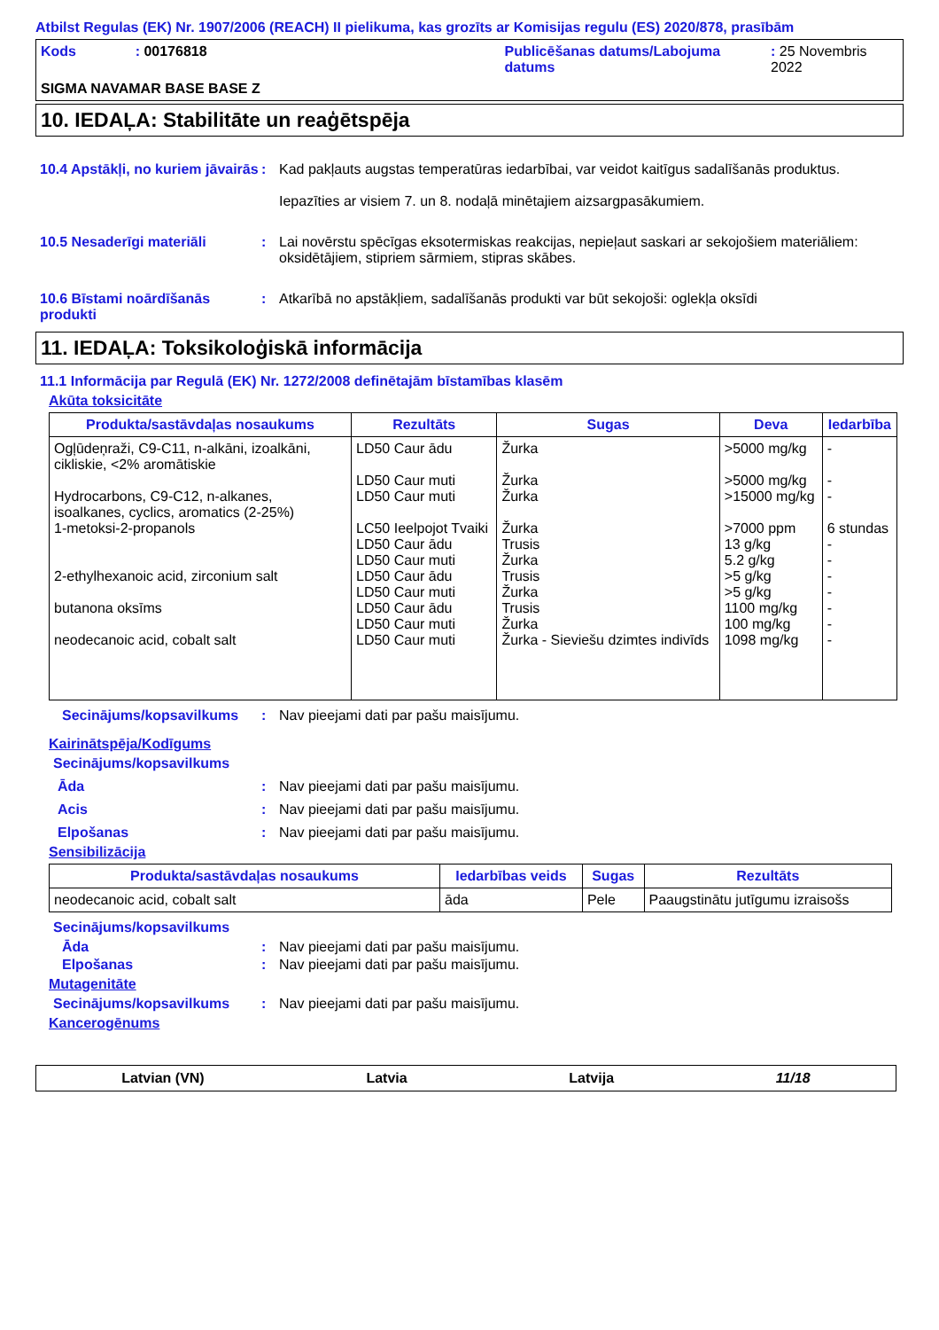Atbilst Regulas (EK) Nr. 1907/2006 (REACH) II pielikuma, kas grozīts ar Komisijas regulu (ES) 2020/878, prasībām
Kods : 00176818 Publicēšanas datums/Labojuma datums
: 25 Novembris 2022
SIGMA NAVAMAR BASE BASE Z
10. IEDAĻA: Stabilitāte un reaģētspēja
10.4 Apstākļi, no kuriem jāvairās
: Kad pakļauts augstas temperatūras iedarbībai, var veidot kaitīgus sadalīšanās produktus.
Iepazīties ar visiem 7. un 8. nodaļā minētajiem aizsargpasākumiem.
10.5 Nesaderīgi materiāli : Lai novērstu spēcīgas eksotermiskas reakcijas, nepieļaut saskari ar sekojošiem materiāliem: oksidētājiem, stipriem sārmiem, stipras skābes.
10.6 Bīstami noārdīšanās produkti
: Atkarībā no apstākļiem, sadalīšanās produkti var būt sekojoši: oglekļa oksīdi
11. IEDAĻA: Toksikoloģiskā informācija
11.1 Informācija par Regulā (EK) Nr. 1272/2008 definētajām bīstamības klasēm
Akūta toksicitāte
| Produkta/sastāvdaļas nosaukums | Rezultāts | Sugas | Deva | Iedarbība |
| --- | --- | --- | --- | --- |
| Ogļūdeņraži, C9-C11, n-alkāni, izoalkāni, cikliskie, <2% aromātiskie Hydrocarbons, C9-C12, n-alkanes, isoalkanes, cyclics, aromatics (2-25%) 1-metoksi-2-propanols 2-ethylhexanoic acid, zirconium salt butanona oksīms neodecanoic acid, cobalt salt | LD50 Caur ādu LD50 Caur muti LD50 Caur muti LC50 Ieelpojot Tvaiki LD50 Caur ādu LD50 Caur muti LD50 Caur ādu LD50 Caur muti LD50 Caur ādu LD50 Caur muti LD50 Caur muti | Žurka Žurka Žurka Žurka Trusis Žurka Trusis Žurka Trusis Žurka Žurka - Sieviešu dzimtes indivīds | >5000 mg/kg >5000 mg/kg >15000 mg/kg >7000 ppm 13 g/kg 5.2 g/kg >5 g/kg >5 g/kg 1100 mg/kg 100 mg/kg 1098 mg/kg | - - - 6 stundas - - - - - - - |
Secinājums/kopsavilkums : Nav pieejami dati par pašu maisījumu.
Kairinātspēja/Kodīgums
Secinājums/kopsavilkums
Āda : Nav pieejami dati par pašu maisījumu.
Acis : Nav pieejami dati par pašu maisījumu.
Elpošanas : Nav pieejami dati par pašu maisījumu.
Sensibilizācija
| Produkta/sastāvdaļas nosaukums | Iedarbības veids | Sugas | Rezultāts |
| --- | --- | --- | --- |
| neodecanoic acid, cobalt salt | āda | Pele | Paaugstinātu jutīgumu izraisošs |
Secinājums/kopsavilkums
Āda : Nav pieejami dati par pašu maisījumu.
Elpošanas : Nav pieejami dati par pašu maisījumu.
Mutagenitāte
Secinājums/kopsavilkums : Nav pieejami dati par pašu maisījumu.
Kancerogēnums
Latvian (VN) Latvia Latvija 11/18